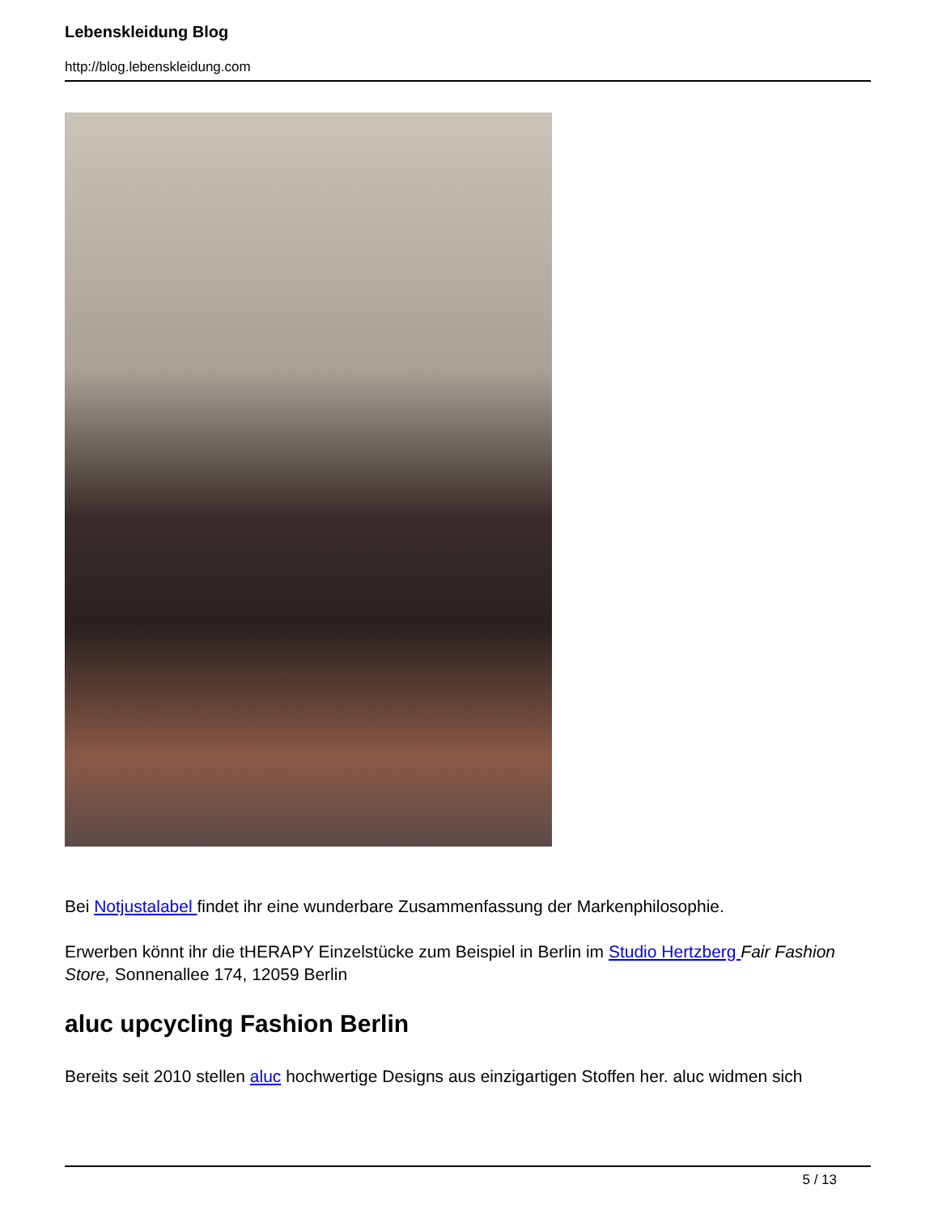Lebenskleidung Blog
http://blog.lebenskleidung.com
Bei Notjustalabel findet ihr eine wunderbare Zusammenfassung der Markenphilosophie.
Erwerben könnt ihr die tHERAPY Einzelstücke zum Beispiel in Berlin im Studio Hertzberg Fair Fashion Store, Sonnenallee 174, 12059 Berlin
aluc upcycling Fashion Berlin
Bereits seit 2010 stellen aluc hochwertige Designs aus einzigartigen Stoffen her. aluc widmen sich
5 / 13